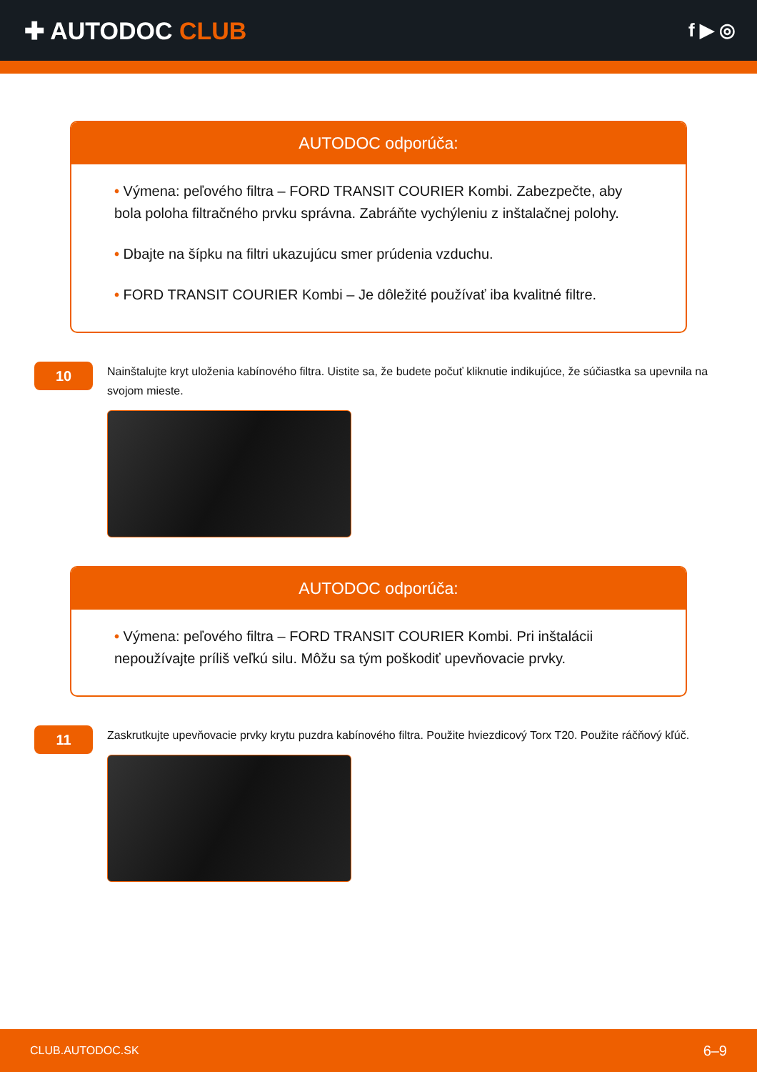✚ AUTODOC CLUB
f ▶ ◎
AUTODOC odporúča:
• Výmena: peľového filtra – FORD TRANSIT COURIER Kombi. Zabezpečte, aby bola poloha filtračného prvku správna. Zabráňte vychýleniu z inštalačnej polohy.
• Dbajte na šípku na filtri ukazujúcu smer prúdenia vzduchu.
• FORD TRANSIT COURIER Kombi – Je dôležité používať iba kvalitné filtre.
10
Nainštalujte kryt uloženia kabínového filtra. Uistite sa, že budete počuť kliknutie indikujúce, že súčiastka sa upevnila na svojom mieste.
AUTODOC odporúča:
• Výmena: peľového filtra – FORD TRANSIT COURIER Kombi. Pri inštalácii nepoužívajte príliš veľkú silu. Môžu sa tým poškodiť upevňovacie prvky.
11
Zaskrutkujte upevňovacie prvky krytu puzdra kabínového filtra. Použite hviezdicový Torx T20. Použite ráčňový kľúč.
CLUB.AUTODOC.SK 6–9